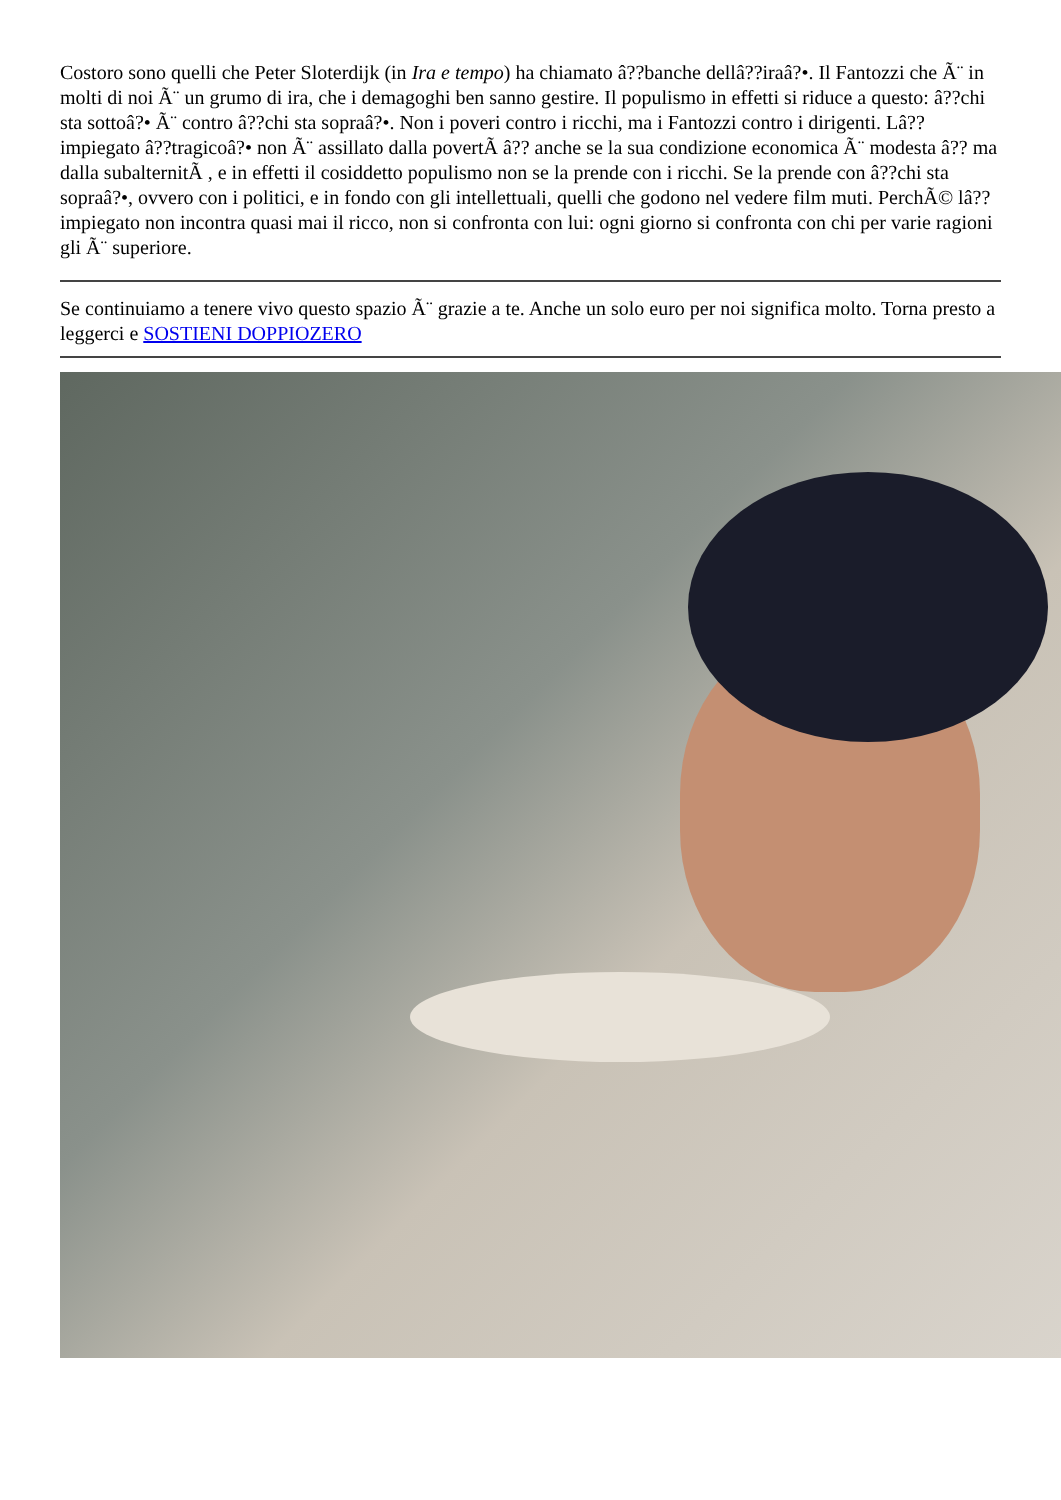Costoro sono quelli che Peter Sloterdijk (in Ira e tempo) ha chiamato â??banche dellâ??iraâ?•. Il Fantozzi che Ã¨ in molti di noi Ã¨ un grumo di ira, che i demagoghi ben sanno gestire. Il populismo in effetti si riduce a questo: â??chi sta sottoâ?• Ã¨ contro â??chi sta sopraâ?•. Non i poveri contro i ricchi, ma i Fantozzi contro i dirigenti. Lâ??impiegato â??tragicoâ?• non Ã¨ assillato dalla povertÃ â?? anche se la sua condizione economica Ã¨ modesta â?? ma dalla subalternitÃ , e in effetti il cosiddetto populismo non se la prende con i ricchi. Se la prende con â??chi sta sopraâ?•, ovvero con i politici, e in fondo con gli intellettuali, quelli che godono nel vedere film muti. PerchÃ© lâ??impiegato non incontra quasi mai il ricco, non si confronta con lui: ogni giorno si confronta con chi per varie ragioni gli Ã¨ superiore.
Se continuiamo a tenere vivo questo spazio Ã¨ grazie a te. Anche un solo euro per noi significa molto. Torna presto a leggerci e SOSTIENI DOPPIOZERO